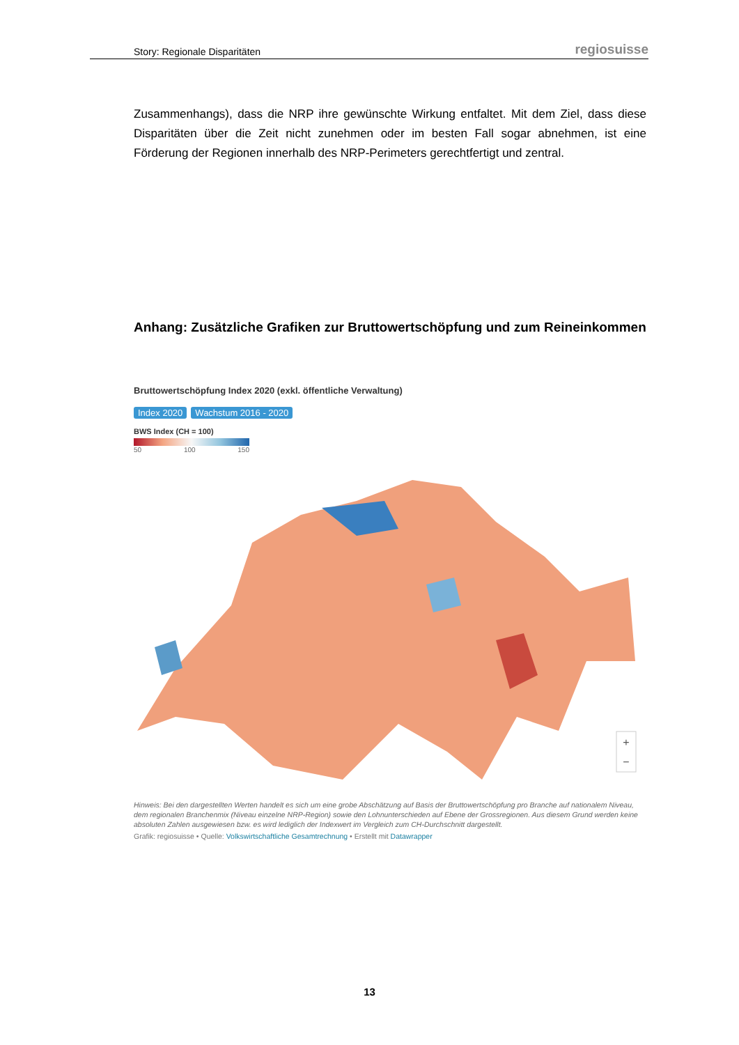Story: Regionale Disparitäten regiosuisse
Zusammenhangs), dass die NRP ihre gewünschte Wirkung entfaltet. Mit dem Ziel, dass diese Disparitäten über die Zeit nicht zunehmen oder im besten Fall sogar abnehmen, ist eine Förderung der Regionen innerhalb des NRP-Perimeters gerechtfertigt und zentral.
Anhang: Zusätzliche Grafiken zur Bruttowertschöpfung und zum Reineinkommen
Bruttowertschöpfung Index 2020 (exkl. öffentliche Verwaltung)
Index 2020 Wachstum 2016 - 2020
BWS Index (CH = 100)
50 100 150
+
−
Hinweis: Bei den dargestellten Werten handelt es sich um eine grobe Abschätzung auf Basis der Bruttowertschöpfung pro Branche auf nationalem Niveau, dem regionalen Branchenmix (Niveau einzelne NRP-Region) sowie den Lohnunterschieden auf Ebene der Grossregionen. Aus diesem Grund werden keine absoluten Zahlen ausgewiesen bzw. es wird lediglich der Indexwert im Vergleich zum CH-Durchschnitt dargestellt.
Grafik: regiosuisse • Quelle: Volkswirtschaftliche Gesamtrechnung • Erstellt mit Datawrapper
13